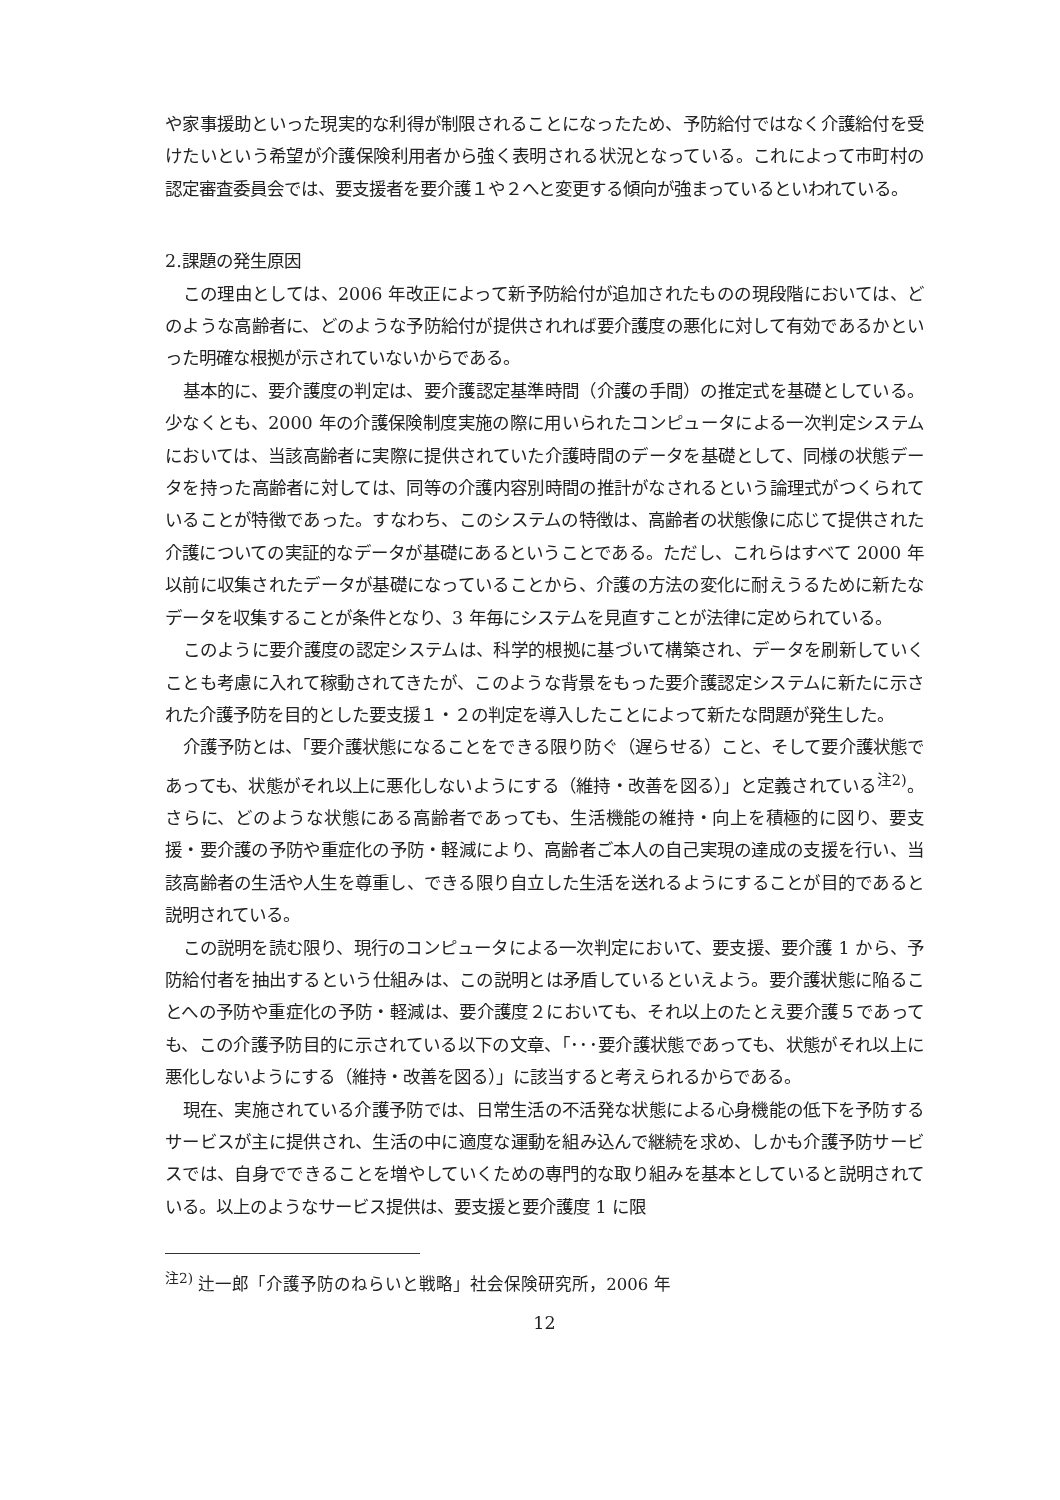や家事援助といった現実的な利得が制限されることになったため、予防給付ではなく介護給付を受けたいという希望が介護保険利用者から強く表明される状況となっている。これによって市町村の認定審査委員会では、要支援者を要介護１や２へと変更する傾向が強まっているといわれている。
2.課題の発生原因
この理由としては、2006 年改正によって新予防給付が追加されたものの現段階においては、どのような高齢者に、どのような予防給付が提供されれば要介護度の悪化に対して有効であるかといった明確な根拠が示されていないからである。
基本的に、要介護度の判定は、要介護認定基準時間（介護の手間）の推定式を基礎としている。少なくとも、2000 年の介護保険制度実施の際に用いられたコンピュータによる一次判定システムにおいては、当該高齢者に実際に提供されていた介護時間のデータを基礎として、同様の状態データを持った高齢者に対しては、同等の介護内容別時間の推計がなされるという論理式がつくられていることが特徴であった。すなわち、このシステムの特徴は、高齢者の状態像に応じて提供された介護についての実証的なデータが基礎にあるということである。ただし、これらはすべて 2000 年以前に収集されたデータが基礎になっていることから、介護の方法の変化に耐えうるために新たなデータを収集することが条件となり、3 年毎にシステムを見直すことが法律に定められている。
このように要介護度の認定システムは、科学的根拠に基づいて構築され、データを刷新していくことも考慮に入れて稼動されてきたが、このような背景をもった要介護認定システムに新たに示された介護予防を目的とした要支援１・２の判定を導入したことによって新たな問題が発生した。
介護予防とは、「要介護状態になることをできる限り防ぐ（遅らせる）こと、そして要介護状態であっても、状態がそれ以上に悪化しないようにする（維持・改善を図る）」と定義されている<sup>注2)</sup>。さらに、どのような状態にある高齢者であっても、生活機能の維持・向上を積極的に図り、要支援・要介護の予防や重症化の予防・軽減により、高齢者ご本人の自己実現の達成の支援を行い、当該高齢者の生活や人生を尊重し、できる限り自立した生活を送れるようにすることが目的であると説明されている。
この説明を読む限り、現行のコンピュータによる一次判定において、要支援、要介護 1 から、予防給付者を抽出するという仕組みは、この説明とは矛盾しているといえよう。要介護状態に陥ることへの予防や重症化の予防・軽減は、要介護度２においても、それ以上のたとえ要介護５であっても、この介護予防目的に示されている以下の文章、「･･･要介護状態であっても、状態がそれ以上に悪化しないようにする（維持・改善を図る）」に該当すると考えられるからである。
現在、実施されている介護予防では、日常生活の不活発な状態による心身機能の低下を予防するサービスが主に提供され、生活の中に適度な運動を組み込んで継続を求め、しかも介護予防サービスでは、自身でできることを増やしていくための専門的な取り組みを基本としていると説明されている。以上のようなサービス提供は、要支援と要介護度 1 に限
<sup>注2)</sup> 辻一郎「介護予防のねらいと戦略」社会保険研究所，2006 年
12